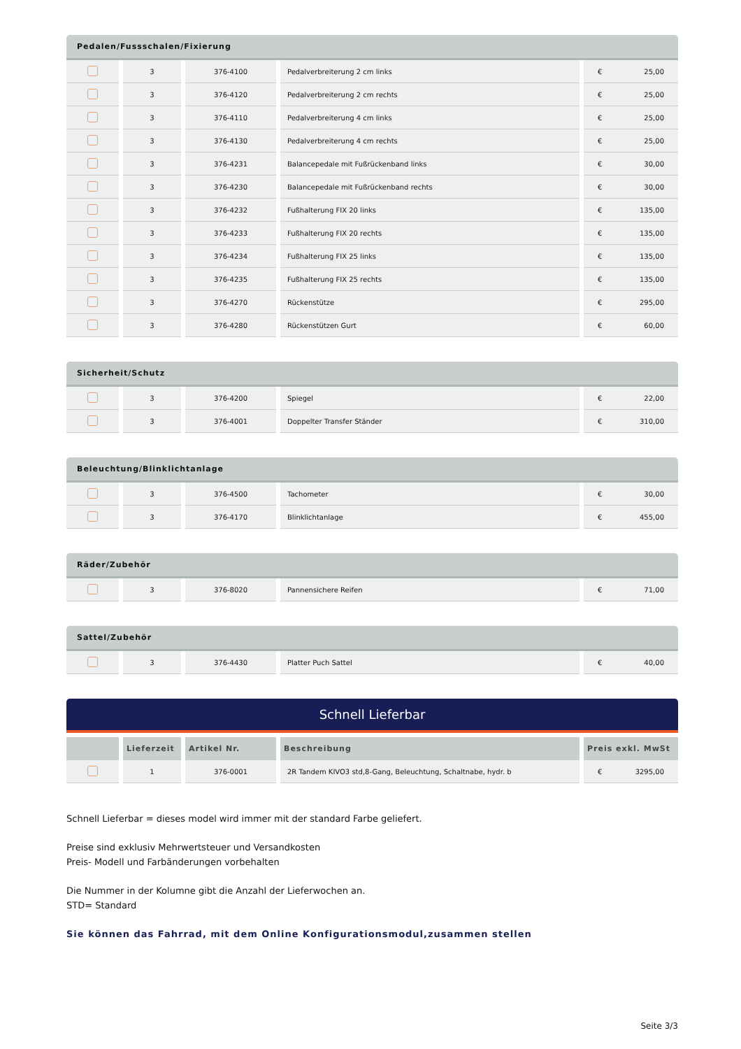| Pedalen/Fussschalen/Fixierung | | | | |
| --- | --- | --- | --- | --- |
| | 3 | 376-4100 | Pedalverbreiterung 2 cm links | € 25,00 |
| | 3 | 376-4120 | Pedalverbreiterung 2 cm rechts | € 25,00 |
| | 3 | 376-4110 | Pedalverbreiterung 4 cm links | € 25,00 |
| | 3 | 376-4130 | Pedalverbreiterung 4 cm rechts | € 25,00 |
| | 3 | 376-4231 | Balancepedale mit Fußrückenband links | € 30,00 |
| | 3 | 376-4230 | Balancepedale mit Fußrückenband rechts | € 30,00 |
| | 3 | 376-4232 | Fußhalterung FIX 20 links | € 135,00 |
| | 3 | 376-4233 | Fußhalterung FIX 20 rechts | € 135,00 |
| | 3 | 376-4234 | Fußhalterung FIX 25 links | € 135,00 |
| | 3 | 376-4235 | Fußhalterung FIX 25 rechts | € 135,00 |
| | 3 | 376-4270 | Rückenstütze | € 295,00 |
| | 3 | 376-4280 | Rückenstützen Gurt | € 60,00 |
| Sicherheit/Schutz | | | | |
| --- | --- | --- | --- | --- |
| | 3 | 376-4200 | Spiegel | € 22,00 |
| | 3 | 376-4001 | Doppelter Transfer Ständer | € 310,00 |
| Beleuchtung/Blinklichtanlage | | | | |
| --- | --- | --- | --- | --- |
| | 3 | 376-4500 | Tachometer | € 30,00 |
| | 3 | 376-4170 | Blinklichtanlage | € 455,00 |
| Räder/Zubehör | | | | |
| --- | --- | --- | --- | --- |
| | 3 | 376-8020 | Pannensichere Reifen | € 71,00 |
| Sattel/Zubehör | | | | |
| --- | --- | --- | --- | --- |
| | 3 | 376-4430 | Platter Puch Sattel | € 40,00 |
Schnell Lieferbar
| | Lieferzeit | Artikel Nr. | Beschreibung | Preis exkl. MwSt |
| --- | --- | --- | --- | --- |
| | 1 | 376-0001 | 2R Tandem KIVO3 std,8-Gang, Beleuchtung, Schaltnabe, hydr. b | € 3295,00 |
Schnell Lieferbar = dieses model wird immer mit der standard Farbe geliefert.
Preise sind exklusiv Mehrwertsteuer und Versandkosten
Preis- Modell und Farbänderungen vorbehalten
Die Nummer in der Kolumne gibt die Anzahl der Lieferwochen an.
STD= Standard
Sie können das Fahrrad, mit dem Online Konfigurationsmodul,zusammen stellen
Seite 3/3